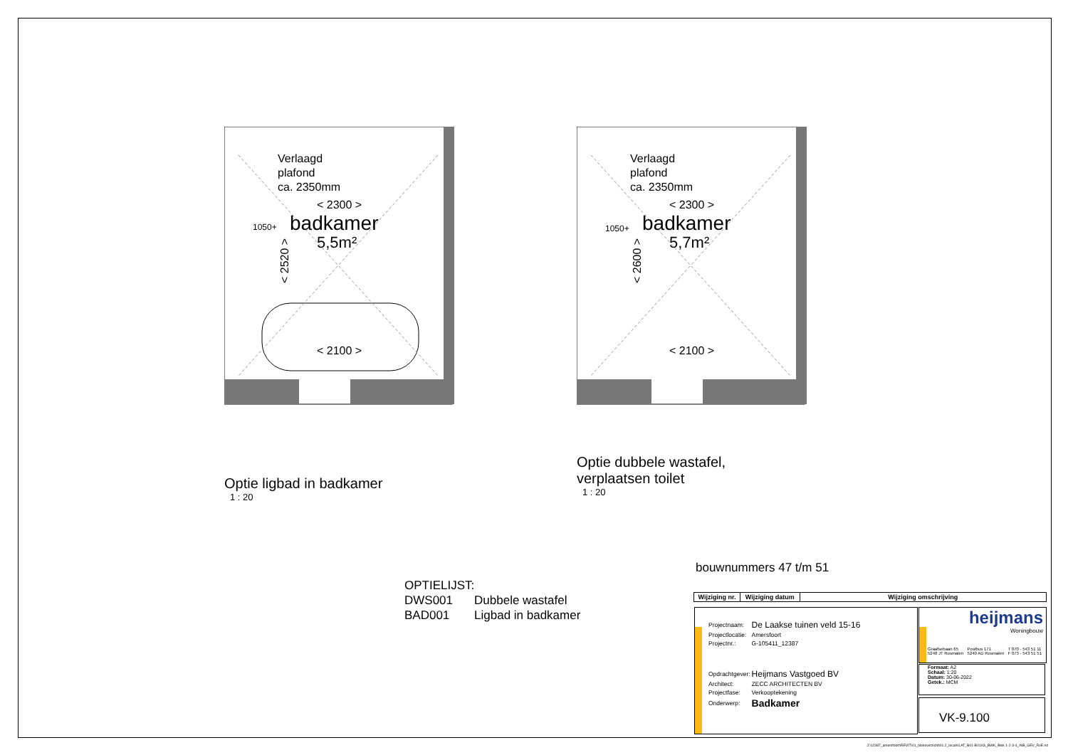Verlaagd
plafond
ca. 2350mm
< 2300 >
badkamer
5,5m²
1050+
< 2100 >
< 2520 >
Optie ligbad in badkamer
1 : 20
Verlaagd
plafond
ca. 2350mm
< 2300 >
badkamer
5,7m²
1050+
< 2100 >
< 2600 >
Optie dubbele wastafel,
verplaatsen toilet
1 : 20
bouwnummers 47 t/m 51
OPTIELIJST:
| DWS001 | Dubbele wastafel |
| BAD001 | Ligbad in badkamer |
| Wijziging nr. | Wijziging datum | Wijziging omschrijving |
| --- | --- | --- |
| Projectnaam: | De Laakse tuinen veld 15-16 |
| Projectlocatie: | Amersfoort |
| Projectnr.: | G-105411_12387 |
| Opdrachtgever: | Heijmans Vastgoed BV |
| Architect: | ZECC ARCHITECTEN BV |
| Projectfase: | Verkooptekening |
| Onderwerp: | Badkamer |
heijmans
Woningbouw
Graafsebaan 65
5248 JT Rosmalen Postbus 171
5240 AD Rosmalen T 070 - 543 51 11
F 073 - 543 51 51
Formaat: A2
Schaal: 1:20
Datum: 30-06-2022
Getek.: MCM
VK-9.100
J:\12387_amersfoort\REVIT\01_blokoverzicht\01.2_locals\LAT_B01-B01XS_BWK_Blok 1-2-3-4_INB_GEV_RvE.rvt